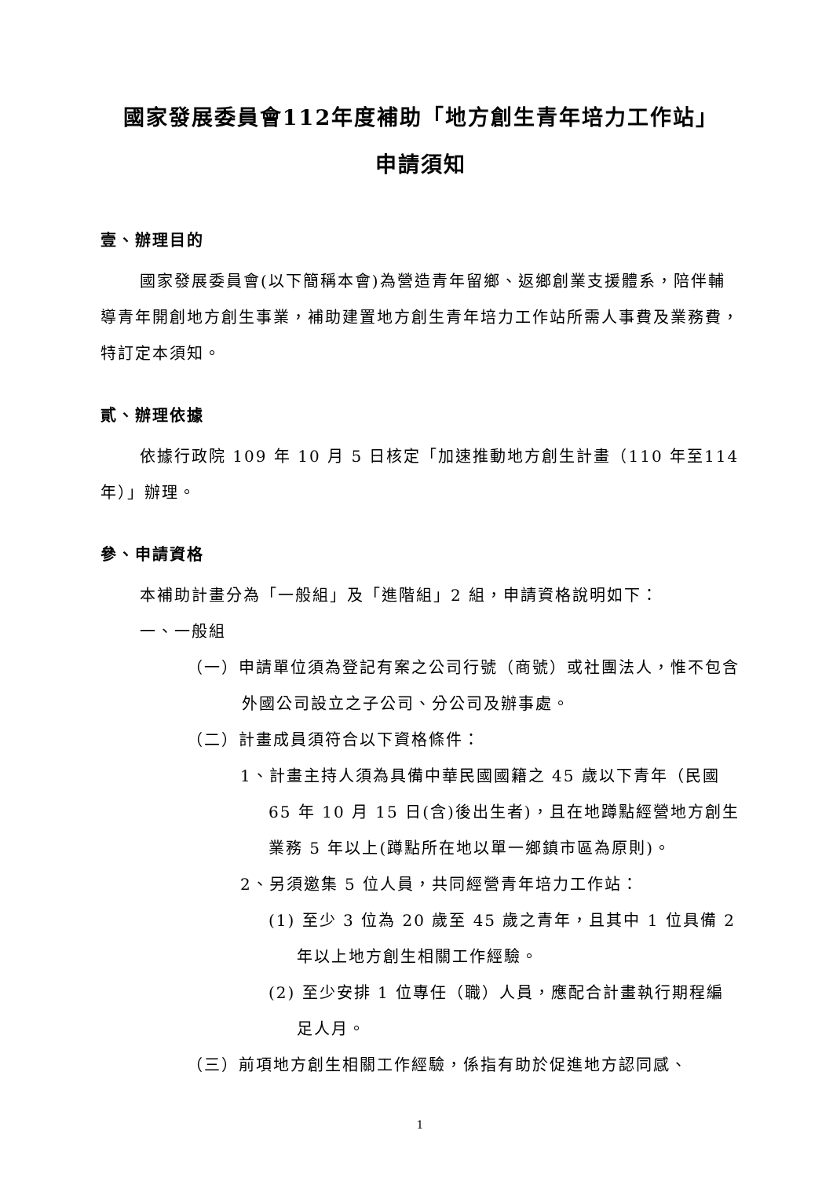國家發展委員會112年度補助「地方創生青年培力工作站」
申請須知
壹、辦理目的
國家發展委員會(以下簡稱本會)為營造青年留鄉、返鄉創業支援體系，陪伴輔導青年開創地方創生事業，補助建置地方創生青年培力工作站所需人事費及業務費，特訂定本須知。
貳、辦理依據
依據行政院 109 年 10 月 5 日核定「加速推動地方創生計畫（110 年至114 年）」辦理。
參、申請資格
本補助計畫分為「一般組」及「進階組」2 組，申請資格說明如下：
一、一般組
（一）申請單位須為登記有案之公司行號（商號）或社團法人，惟不包含外國公司設立之子公司、分公司及辦事處。
（二）計畫成員須符合以下資格條件：
1、計畫主持人須為具備中華民國國籍之 45 歲以下青年（民國 65 年 10 月 15 日(含)後出生者)，且在地蹲點經營地方創生業務 5 年以上(蹲點所在地以單一鄉鎮市區為原則)。
2、另須邀集 5 位人員，共同經營青年培力工作站：
(1) 至少 3 位為 20 歲至 45 歲之青年，且其中 1 位具備 2 年以上地方創生相關工作經驗。
(2) 至少安排 1 位專任（職）人員，應配合計畫執行期程編足人月。
（三）前項地方創生相關工作經驗，係指有助於促進地方認同感、
1